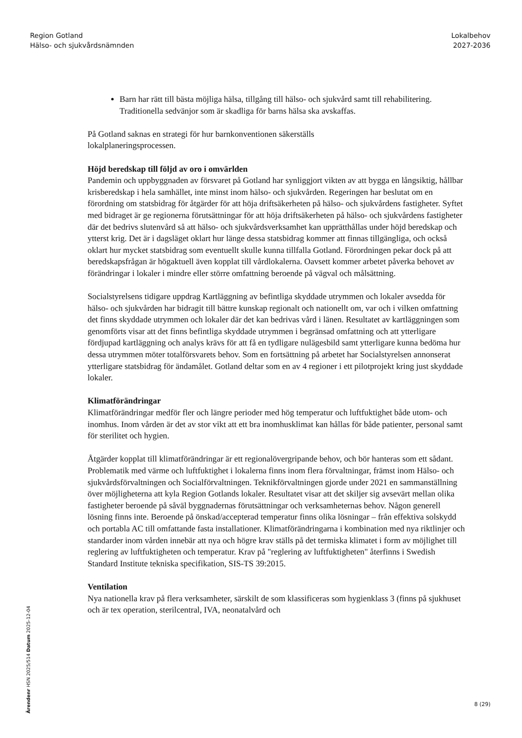Region Gotland
Hälso- och sjukvårdsnämnden
Lokalbehov
2027-2036
Barn har rätt till bästa möjliga hälsa, tillgång till hälso- och sjukvård samt till rehabilitering. Traditionella sedvänjor som är skadliga för barns hälsa ska avskaffas.
På Gotland saknas en strategi för hur barnkonventionen säkerställs
lokalplaneringsprocessen.
Höjd beredskap till följd av oro i omvärlden
Pandemin och uppbyggnaden av försvaret på Gotland har synliggjort vikten av att bygga en långsiktig, hållbar krisberedskap i hela samhället, inte minst inom hälso- och sjukvården. Regeringen har beslutat om en förordning om statsbidrag för åtgärder för att höja driftsäkerheten på hälso- och sjukvårdens fastigheter. Syftet med bidraget är ge regionerna förutsättningar för att höja driftsäkerheten på hälso- och sjukvårdens fastigheter där det bedrivs slutenvård så att hälso- och sjukvårdsverksamhet kan upprätthållas under höjd beredskap och ytterst krig. Det är i dagsläget oklart hur länge dessa statsbidrag kommer att finnas tillgängliga, och också oklart hur mycket statsbidrag som eventuellt skulle kunna tillfalla Gotland. Förordningen pekar dock på att beredskapsfrågan är högaktuell även kopplat till vårdlokalerna. Oavsett kommer arbetet påverka behovet av förändringar i lokaler i mindre eller större omfattning beroende på vägval och målsättning.
Socialstyrelsens tidigare uppdrag Kartläggning av befintliga skyddade utrymmen och lokaler avsedda för hälso- och sjukvården har bidragit till bättre kunskap regionalt och nationellt om, var och i vilken omfattning det finns skyddade utrymmen och lokaler där det kan bedrivas vård i länen. Resultatet av kartläggningen som genomförts visar att det finns befintliga skyddade utrymmen i begränsad omfattning och att ytterligare fördjupad kartläggning och analys krävs för att få en tydligare nulägesbild samt ytterligare kunna bedöma hur dessa utrymmen möter totalförsvarets behov. Som en fortsättning på arbetet har Socialstyrelsen annonserat ytterligare statsbidrag för ändamålet. Gotland deltar som en av 4 regioner i ett pilotprojekt kring just skyddade lokaler.
Klimatförändringar
Klimatförändringar medför fler och längre perioder med hög temperatur och luftfuktighet både utom- och inomhus. Inom vården är det av stor vikt att ett bra inomhusklimat kan hållas för både patienter, personal samt för sterilitet och hygien.
Åtgärder kopplat till klimatförändringar är ett regionalövergripande behov, och bör hanteras som ett sådant. Problematik med värme och luftfuktighet i lokalerna finns inom flera förvaltningar, främst inom Hälso- och sjukvårdsförvaltningen och Socialförvaltningen. Teknikförvaltningen gjorde under 2021 en sammanställning över möjligheterna att kyla Region Gotlands lokaler. Resultatet visar att det skiljer sig avsevärt mellan olika fastigheter beroende på såväl byggnadernas förutsättningar och verksamheternas behov. Någon generell lösning finns inte. Beroende på önskad/accepterad temperatur finns olika lösningar – från effektiva solskydd och portabla AC till omfattande fasta installationer. Klimatförändringarna i kombination med nya riktlinjer och standarder inom vården innebär att nya och högre krav ställs på det termiska klimatet i form av möjlighet till reglering av luftfuktigheten och temperatur. Krav på "reglering av luftfuktigheten" återfinns i Swedish Standard Institute tekniska specifikation, SIS-TS 39:2015.
Ventilation
Nya nationella krav på flera verksamheter, särskilt de som klassificeras som hygienklass 3 (finns på sjukhuset och är tex operation, sterilcentral, IVA, neonatalvård och
Ärendenr HSN 2025/514 Datum 2025-12-04
8 (29)